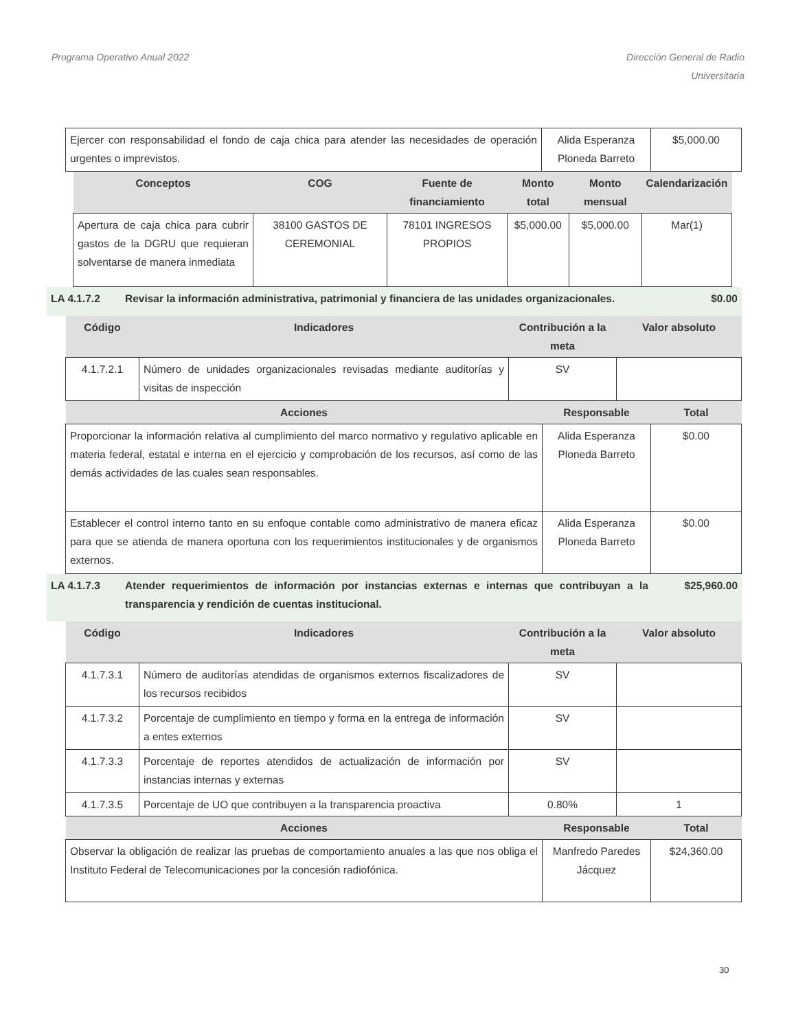Programa Operativo Anual 2022 Dirección General de Radio
Universitaria
| Ejercer con responsabilidad el fondo de caja chica para atender las necesidades de operación urgentes o imprevistos. | Alida Esperanza Ploneda Barreto | $5,000.00 |
| Conceptos | COG | Fuente de financiamiento | Monto total | Monto mensual | Calendarización |
| --- | --- | --- | --- | --- | --- |
| Apertura de caja chica para cubrir gastos de la DGRU que requieran solventarse de manera inmediata | 38100 GASTOS DE CEREMONIAL | 78101 INGRESOS PROPIOS | $5,000.00 | $5,000.00 | Mar(1) |
LA 4.1.7.2 Revisar la información administrativa, patrimonial y financiera de las unidades organizacionales.
$0.00
| Código | Indicadores | Contribución a la meta | Valor absoluto |
| --- | --- | --- | --- |
| 4.1.7.2.1 | Número de unidades organizacionales revisadas mediante auditorías y visitas de inspección | SV | |
| Acciones | Responsable | Total |
| --- | --- | --- |
| Proporcionar la información relativa al cumplimiento del marco normativo y regulativo aplicable en materia federal, estatal e interna en el ejercicio y comprobación de los recursos, así como de las demás actividades de las cuales sean responsables. | Alida Esperanza Ploneda Barreto | $0.00 |
| Establecer el control interno tanto en su enfoque contable como administrativo de manera eficaz para que se atienda de manera oportuna con los requerimientos institucionales y de organismos externos. | Alida Esperanza Ploneda Barreto | $0.00 |
LA 4.1.7.3 Atender requerimientos de información por instancias externas e internas que contribuyan a la transparencia y rendición de cuentas institucional.
$25,960.00
| Código | Indicadores | Contribución a la meta | Valor absoluto |
| --- | --- | --- | --- |
| 4.1.7.3.1 | Número de auditorías atendidas de organismos externos fiscalizadores de los recursos recibidos | SV | |
| 4.1.7.3.2 | Porcentaje de cumplimiento en tiempo y forma en la entrega de información a entes externos | SV | |
| 4.1.7.3.3 | Porcentaje de reportes atendidos de actualización de información por instancias internas y externas | SV | |
| 4.1.7.3.5 | Porcentaje de UO que contribuyen a la transparencia proactiva | 0.80% | 1 |
| Acciones | Responsable | Total |
| --- | --- | --- |
| Observar la obligación de realizar las pruebas de comportamiento anuales a las que nos obliga el Instituto Federal de Telecomunicaciones por la concesión radiofónica. | Manfredo Paredes Jácquez | $24,360.00 |
30